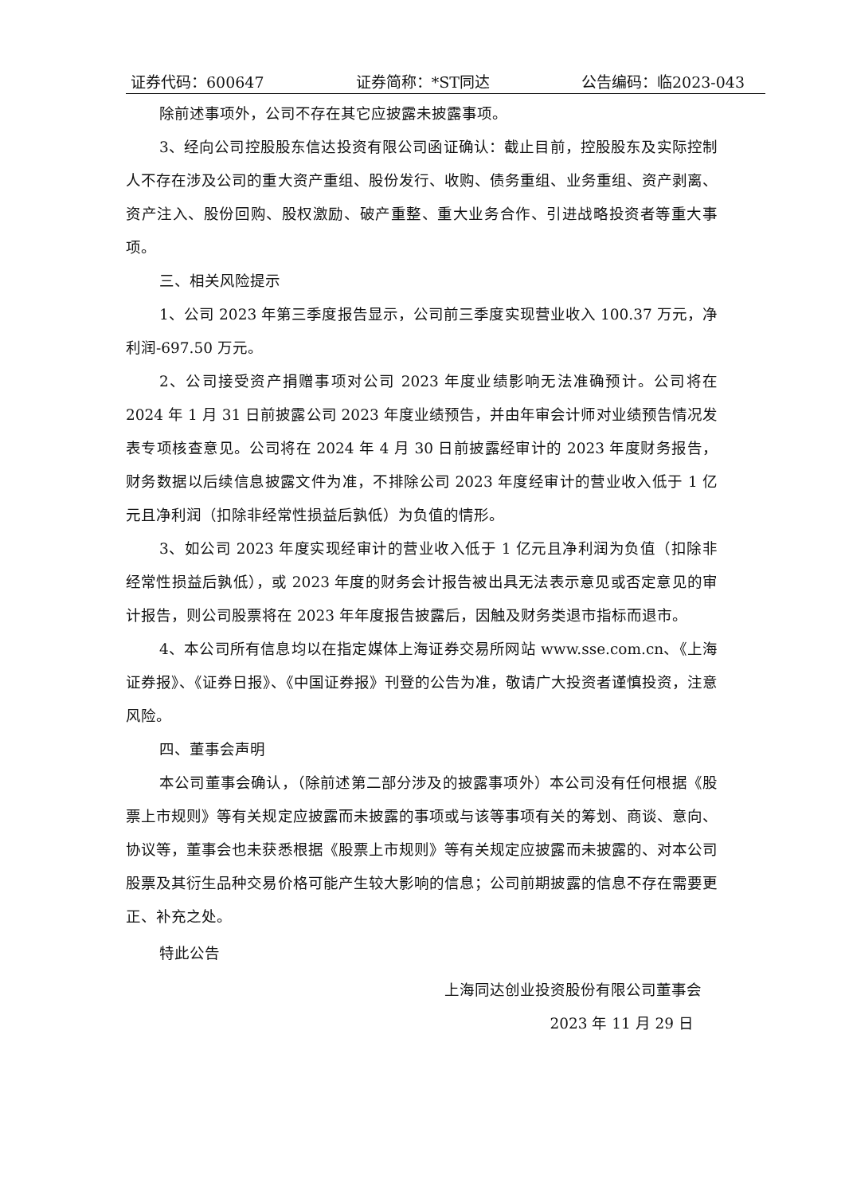证券代码：600647 证券简称：*ST同达 公告编码：临2023-043
除前述事项外，公司不存在其它应披露未披露事项。
3、经向公司控股股东信达投资有限公司函证确认：截止目前，控股股东及实际控制人不存在涉及公司的重大资产重组、股份发行、收购、债务重组、业务重组、资产剥离、资产注入、股份回购、股权激励、破产重整、重大业务合作、引进战略投资者等重大事项。
三、相关风险提示
1、公司 2023 年第三季度报告显示，公司前三季度实现营业收入 100.37 万元，净利润-697.50 万元。
2、公司接受资产捐赠事项对公司 2023 年度业绩影响无法准确预计。公司将在 2024 年 1 月 31 日前披露公司 2023 年度业绩预告，并由年审会计师对业绩预告情况发表专项核查意见。公司将在 2024 年 4 月 30 日前披露经审计的 2023 年度财务报告，财务数据以后续信息披露文件为准，不排除公司 2023 年度经审计的营业收入低于 1 亿元且净利润（扣除非经常性损益后孰低）为负值的情形。
3、如公司 2023 年度实现经审计的营业收入低于 1 亿元且净利润为负值（扣除非经常性损益后孰低），或 2023 年度的财务会计报告被出具无法表示意见或否定意见的审计报告，则公司股票将在 2023 年年度报告披露后，因触及财务类退市指标而退市。
4、本公司所有信息均以在指定媒体上海证券交易所网站 www.sse.com.cn、《上海证券报》、《证券日报》、《中国证券报》刊登的公告为准，敬请广大投资者谨慎投资，注意风险。
四、董事会声明
本公司董事会确认，（除前述第二部分涉及的披露事项外）本公司没有任何根据《股票上市规则》等有关规定应披露而未披露的事项或与该等事项有关的筹划、商谈、意向、协议等，董事会也未获悉根据《股票上市规则》等有关规定应披露而未披露的、对本公司股票及其衍生品种交易价格可能产生较大影响的信息；公司前期披露的信息不存在需要更正、补充之处。
特此公告
上海同达创业投资股份有限公司董事会
2023 年 11 月 29 日